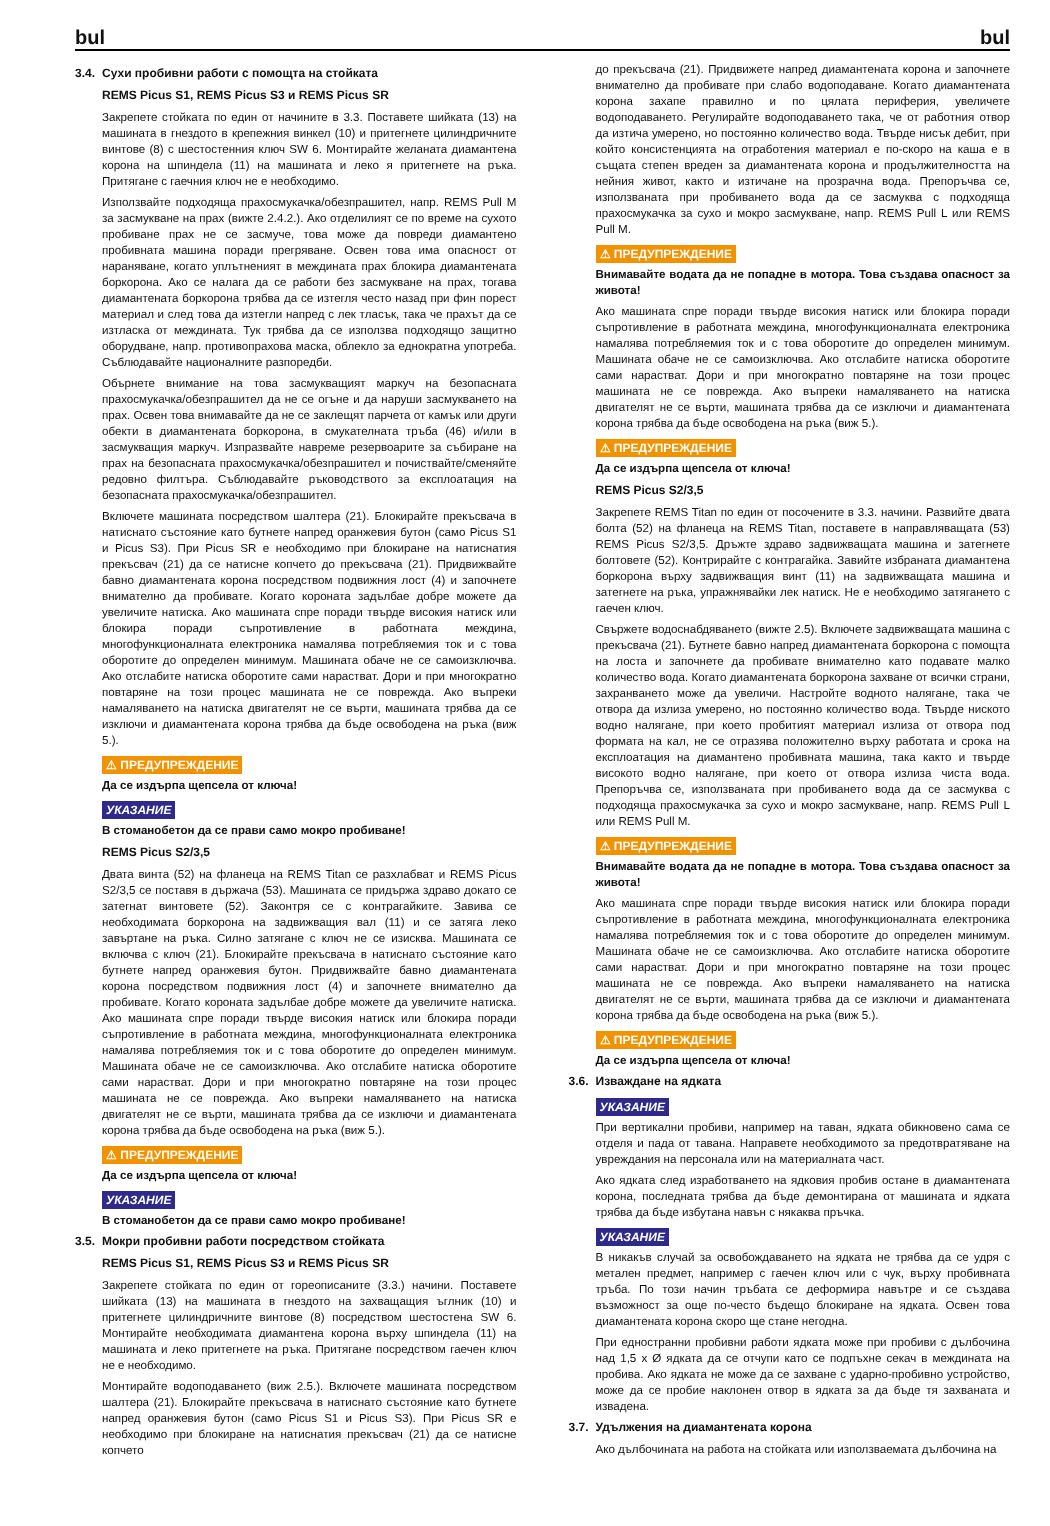bul bul
3.4. Сухи пробивни работи с помощта на стойката
REMS Picus S1, REMS Picus S3 и REMS Picus SR
Закрепете стойката по един от начините в 3.3. Поставете шийката (13) на машината в гнездото в крепежния винкел (10) и притегнете цилиндричните винтове (8) с шестостенния ключ SW 6. Монтирайте желаната диамантена корона на шпиндела (11) на машината и леко я притегнете на ръка. Притягане с гаечния ключ не е необходимо.
Използвайте подходяща прахосмукачка/обезпрашител, напр. REMS Pull M за засмукване на прах (вижте 2.4.2.). Ако отделилият се по време на сухото пробиване прах не се засмуче, това може да повреди диамантено пробивната машина поради прегряване. Освен това има опасност от нараняване, когато уплътненият в междината прах блокира диамантената боркорона. Ако се налага да се работи без засмукване на прах, тогава диамантената боркорона трябва да се изтегля често назад при фин порест материал и след това да изтегли напред с лек тласък, така че прахът да се изтласка от междината. Тук трябва да се използва подходящо защитно оборудване, напр. противопрахова маска, облекло за еднократна употреба. Съблюдавайте националните разпоредби.
Обърнете внимание на това засмукващият маркуч на безопасната прахосмукачка/обезпрашител да не се огъне и да наруши засмукването на прах. Освен това внимавайте да не се заклещят парчета от камък или други обекти в диамантената боркорона, в смукателната тръба (46) и/или в засмукващия маркуч. Изпразвайте навреме резервоарите за събиране на прах на безопасната прахосмукачка/обезпрашител и почиствайте/сменяйте редовно филтъра. Съблюдавайте ръководството за експлоатация на безопасната прахосмукачка/обезпрашител.
Включете машината посредством шалтера (21). Блокирайте прекъсвача в натиснато състояние като бутнете напред оранжевия бутон (само Picus S1 и Picus S3). При Picus SR е необходимо при блокиране на натиснатия прекъсвач (21) да се натисне копчето до прекъсвача (21). Придвижвайте бавно диамантената корона посредством подвижния лост (4) и започнете внимателно да пробивате. Когато короната задълбае добре можете да увеличите натиска. Ако машината спре поради твърде високия натиск или блокира поради съпротивление в работната междина, многофункционалната електроника намалява потребляемия ток и с това оборотите до определен минимум. Машината обаче не се самоизключва. Ако отслабите натиска оборотите сами нарастват. Дори и при многократно повтаряне на този процес машината не се поврежда. Ако въпреки намаляването на натиска двигателят не се върти, машината трябва да се изключи и диамантената корона трябва да бъде освободена на ръка (виж 5.).
⚠ ПРЕДУПРЕЖДЕНИЕ
Да се издърпа щепсела от ключа!
УКАЗАНИЕ
В стоманобетон да се прави само мокро пробиване!
REMS Picus S2/3,5
Двата винта (52) на фланеца на REMS Titan се разхлабват и REMS Picus S2/3,5 се поставя в държача (53). Машината се придържа здраво докато се затегнат винтовете (52). Законтря се с контрагайките. Завива се необходимата боркорона на задвижващия вал (11) и се затяга леко завъртане на ръка. Силно затягане с ключ не се изисква. Машината се включва с ключ (21). Блокирайте прекъсвача в натиснато състояние като бутнете напред оранжевия бутон. Придвижвайте бавно диамантената корона посредством подвижния лост (4) и започнете внимателно да пробивате. Когато короната задълбае добре можете да увеличите натиска. Ако машината спре поради твърде високия натиск или блокира поради съпротивление в работната междина, многофункционалната електроника намалява потребляемия ток и с това оборотите до определен минимум. Машината обаче не се самоизключва. Ако отслабите натиска оборотите сами нарастват. Дори и при многократно повтаряне на този процес машината не се поврежда. Ако въпреки намаляването на натиска двигателят не се върти, машината трябва да се изключи и диамантената корона трябва да бъде освободена на ръка (виж 5.).
⚠ ПРЕДУПРЕЖДЕНИЕ
Да се издърпа щепсела от ключа!
УКАЗАНИЕ
В стоманобетон да се прави само мокро пробиване!
3.5. Мокри пробивни работи посредством стойката
REMS Picus S1, REMS Picus S3 и REMS Picus SR
Закрепете стойката по един от гореописаните (3.3.) начини. Поставете шийката (13) на машината в гнездото на захващащия ъглник (10) и притегнете цилиндричните винтове (8) посредством шестостена SW 6. Монтирайте необходимата диамантена корона върху шпиндела (11) на машината и леко притегнете на ръка. Притягане посредством гаечен ключ не е необходимо.
Монтирайте водоподаването (виж 2.5.). Включете машината посредством шалтера (21). Блокирайте прекъсвача в натиснато състояние като бутнете напред оранжевия бутон (само Picus S1 и Picus S3). При Picus SR е необходимо при блокиране на натиснатия прекъсвач (21) да се натисне копчето
до прекъсвача (21). Придвижете напред диамантената корона и започнете внимателно да пробивате при слабо водоподаване. Когато диамантената корона захапе правилно и по цялата периферия, увеличете водоподаването. Регулирайте водоподаването така, че от работния отвор да изтича умерено, но постоянно количество вода. Твърде нисък дебит, при който консистенцията на отработения материал е по-скоро на каша е в същата степен вреден за диамантената корона и продължителността на нейния живот, както и изтичане на прозрачна вода. Препоръчва се, използваната при пробиването вода да се засмуква с подходяща прахосмукачка за сухо и мокро засмукване, напр. REMS Pull L или REMS Pull M.
⚠ ПРЕДУПРЕЖДЕНИЕ
Внимавайте водата да не попадне в мотора. Това създава опасност за живота!
Ако машината спре поради твърде високия натиск или блокира поради съпротивление в работната междина, многофункционалната електроника намалява потребляемия ток и с това оборотите до определен минимум. Машината обаче не се самоизключва. Ако отслабите натиска оборотите сами нарастват. Дори и при многократно повтаряне на този процес машината не се поврежда. Ако въпреки намаляването на натиска двигателят не се върти, машината трябва да се изключи и диамантената корона трябва да бъде освободена на ръка (виж 5.).
⚠ ПРЕДУПРЕЖДЕНИЕ
Да се издърпа щепсела от ключа!
REMS Picus S2/3,5
Закрепете REMS Titan по един от посочените в 3.3. начини. Развийте двата болта (52) на фланеца на REMS Titan, поставете в направляващата (53) REMS Picus S2/3,5. Дръжте здраво задвижващата машина и затегнете болтовете (52). Контрирайте с контрагайка. Завийте избраната диамантена боркорона върху задвижващия винт (11) на задвижващата машина и затегнете на ръка, упражнявайки лек натиск. Не е необходимо затягането с гаечен ключ.
Свържете водоснабдяването (вижте 2.5). Включете задвижващата машина с прекъсвача (21). Бутнете бавно напред диамантената боркорона с помощта на лоста и започнете да пробивате внимателно като подавате малко количество вода. Когато диамантената боркорона захване от всички страни, захранването може да увеличи. Настройте водното налягане, така че отвора да излиза умерено, но постоянно количество вода. Твърде ниското водно налягане, при което пробитият материал излиза от отвора под формата на кал, не се отразява положително върху работата и срока на експлоатация на диамантено пробивната машина, така както и твърде високото водно налягане, при което от отвора излиза чиста вода. Препоръчва се, използваната при пробиването вода да се засмуква с подходяща прахосмукачка за сухо и мокро засмукване, напр. REMS Pull L или REMS Pull M.
⚠ ПРЕДУПРЕЖДЕНИЕ
Внимавайте водата да не попадне в мотора. Това създава опасност за живота!
Ако машината спре поради твърде високия натиск или блокира поради съпротивление в работната междина, многофункционалната електроника намалява потребляемия ток и с това оборотите до определен минимум. Машината обаче не се самоизключва. Ако отслабите натиска оборотите сами нарастват. Дори и при многократно повтаряне на този процес машината не се поврежда. Ако въпреки намаляването на натиска двигателят не се върти, машината трябва да се изключи и диамантената корона трябва да бъде освободена на ръка (виж 5.).
⚠ ПРЕДУПРЕЖДЕНИЕ
Да се издърпа щепсела от ключа!
3.6. Изваждане на ядката
УКАЗАНИЕ
При вертикални пробиви, например на таван, ядката обикновено сама се отделя и пада от тавана. Направете необходимото за предотвратяване на увреждания на персонала или на материалната част.
Ако ядката след изработването на ядковия пробив остане в диамантената корона, последната трябва да бъде демонтирана от машината и ядката трябва да бъде избутана навън с някаква пръчка.
УКАЗАНИЕ
В никакъв случай за освобождаването на ядката не трябва да се удря с метален предмет, например с гаечен ключ или с чук, върху пробивната тръба. По този начин тръбата се деформира навътре и се създава възможност за още по-често бъдещо блокиране на ядката. Освен това диамантената корона скоро ще стане негодна.
При едностранни пробивни работи ядката може при пробиви с дълбочина над 1,5 x Ø ядката да се отчупи като се подпъхне секач в междината на пробива. Ако ядката не може да се захване с ударно-пробивно устройство, може да се пробие наклонен отвор в ядката за да бъде тя захваната и извадена.
3.7. Удължения на диамантената корона
Ако дълбочината на работа на стойката или използваемата дълбочина на